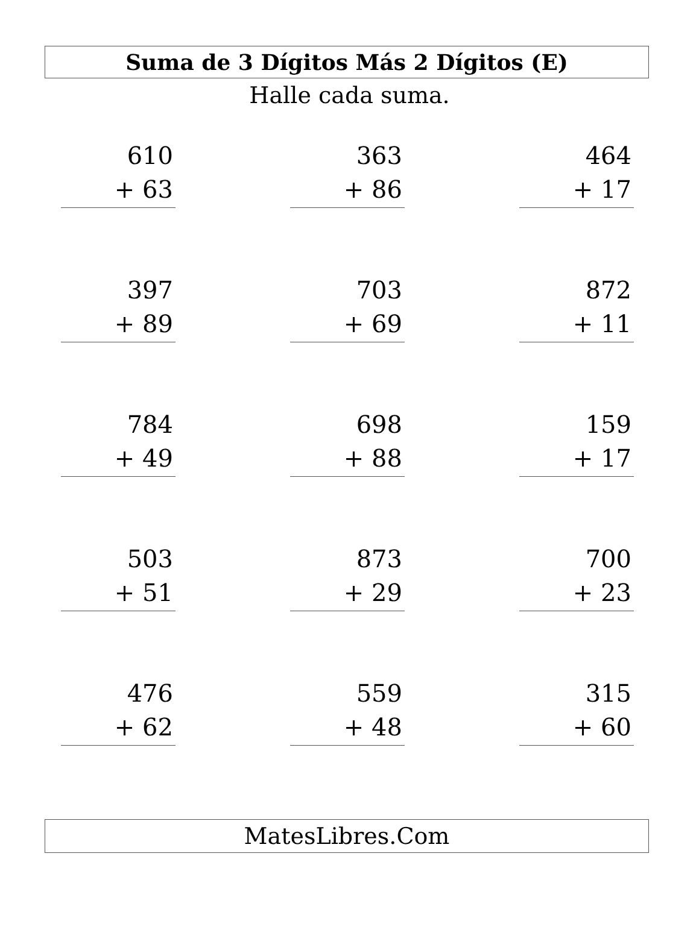Suma de 3 Dígitos Más 2 Dígitos (E)
Halle cada suma.
610
+ 63
363
+ 86
464
+ 17
397
+ 89
703
+ 69
872
+ 11
784
+ 49
698
+ 88
159
+ 17
503
+ 51
873
+ 29
700
+ 23
476
+ 62
559
+ 48
315
+ 60
MatesLibres.Com